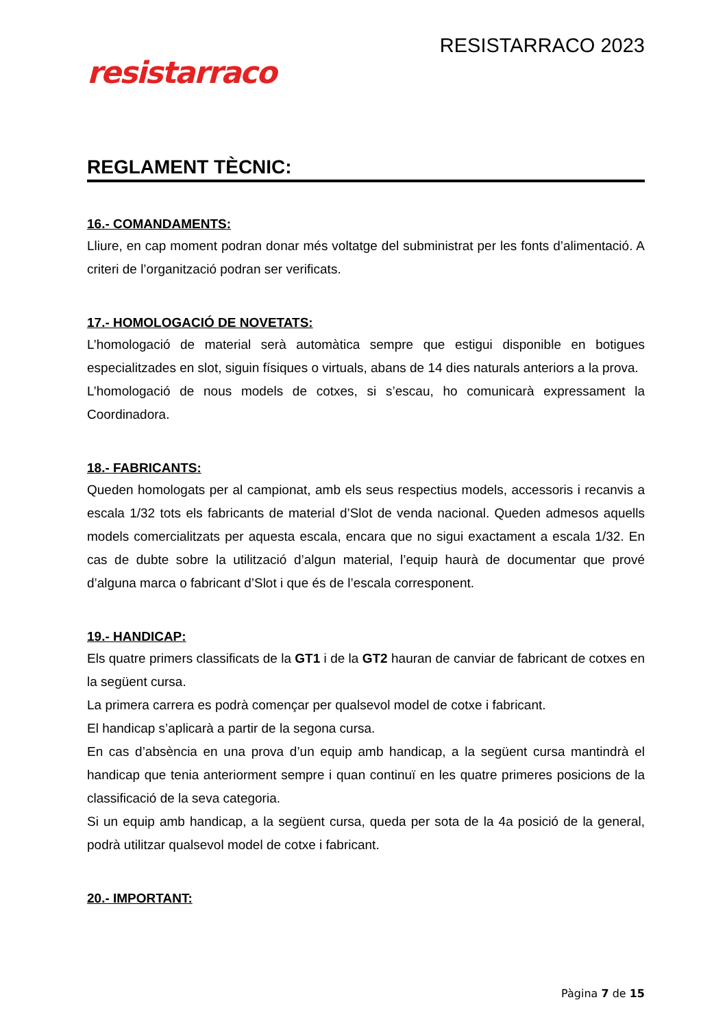resistarraco
RESISTARRACO 2023
REGLAMENT TÈCNIC:
16.- COMANDAMENTS:
Lliure, en cap moment podran donar més voltatge del subministrat per les fonts d’alimentació. A criteri de l’organització podran ser verificats.
17.- HOMOLOGACIÓ DE NOVETATS:
L’homologació de material serà automàtica sempre que estigui disponible en botigues especialitzades en slot, siguin físiques o virtuals, abans de 14 dies naturals anteriors a la prova.
L’homologació de nous models de cotxes, si s’escau, ho comunicarà expressament la Coordinadora.
18.- FABRICANTS:
Queden homologats per al campionat, amb els seus respectius models, accessoris i recanvis a escala 1/32 tots els fabricants de material d’Slot de venda nacional. Queden admesos aquells models comercialitzats per aquesta escala, encara que no sigui exactament a escala 1/32. En cas de dubte sobre la utilització d’algun material, l’equip haurà de documentar que prové d’alguna marca o fabricant d’Slot i que és de l’escala corresponent.
19.- HANDICAP:
Els quatre primers classificats de la GT1 i de la GT2 hauran de canviar de fabricant de cotxes en la següent cursa.
La primera carrera es podrà començar per qualsevol model de cotxe i fabricant.
El handicap s’aplicarà a partir de la segona cursa.
En cas d’absència en una prova d’un equip amb handicap, a la següent cursa mantindrà el handicap que tenia anteriorment sempre i quan continuï en les quatre primeres posicions de la classificació de la seva categoria.
Si un equip amb handicap, a la següent cursa, queda per sota de la 4a posició de la general, podrà utilitzar qualsevol model de cotxe i fabricant.
20.- IMPORTANT:
Pàgina 7 de 15